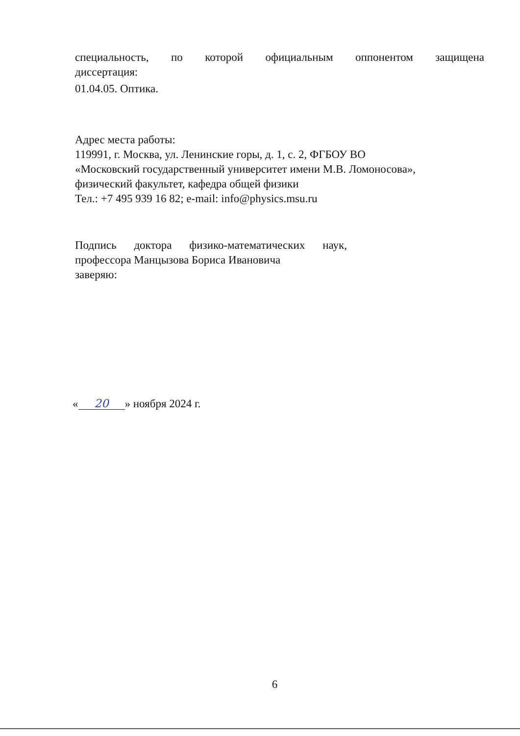специальность, по которой официальным оппонентом защищена
диссертация:
01.04.05. Оптика.
Адрес места работы:
119991, г. Москва, ул. Ленинские горы, д. 1, с. 2, ФГБОУ ВО
«Московский государственный университет имени М.В. Ломоносова»,
физический факультет, кафедра общей физики
Тел.: +7 495 939 16 82; e-mail: info@physics.msu.ru
Подпись доктора физико-математических наук,
профессора Манцызова Бориса Ивановича
заверяю:
« 20 » ноября 2024 г.
6